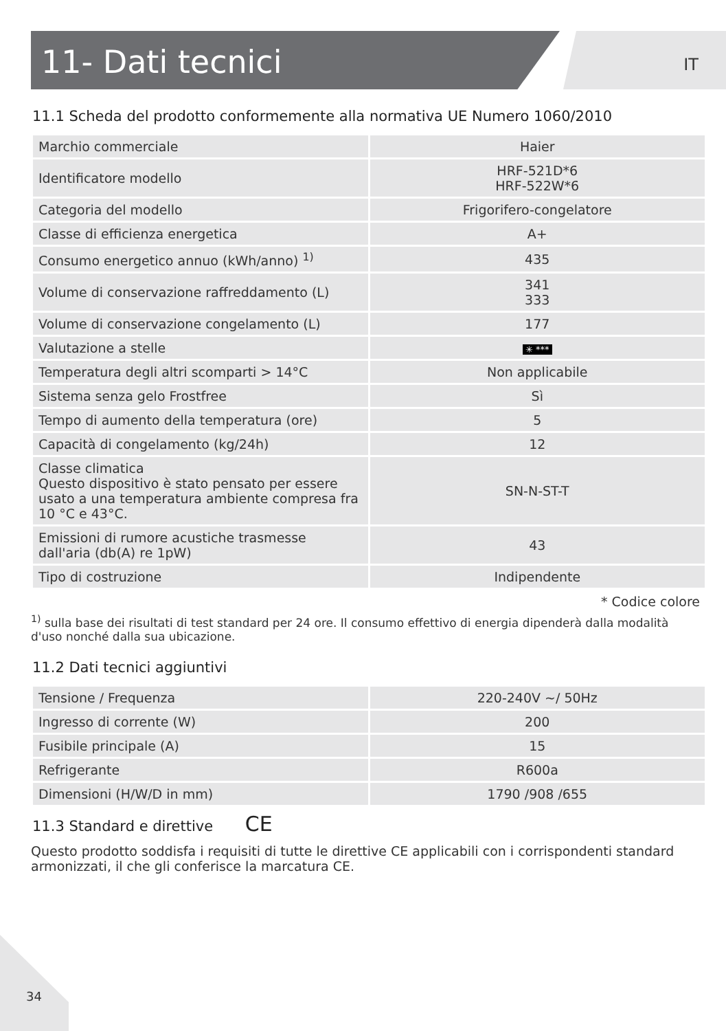11- Dati tecnici
IT
11.1 Scheda del prodotto conformemente alla normativa UE Numero 1060/2010
| Marchio commerciale | Haier |
| Identificatore modello | HRF-521D*6 HRF-522W*6 |
| Categoria del modello | Frigorifero-congelatore |
| Classe di efficienza energetica | A+ |
| Consumo energetico annuo (kWh/anno) <sup>1)</sup> | 435 |
| Volume di conservazione raffreddamento (L) | 341 333 |
| Volume di conservazione congelamento (L) | 177 |
| Valutazione a stelle | ✳ *** |
| Temperatura degli altri scomparti > 14°C | Non applicabile |
| Sistema senza gelo Frostfree | Sì |
| Tempo di aumento della temperatura (ore) | 5 |
| Capacità di congelamento (kg/24h) | 12 |
| Classe climatica Questo dispositivo è stato pensato per essere usato a una temperatura ambiente compresa fra 10 °C e 43°C. | SN-N-ST-T |
| Emissioni di rumore acustiche trasmesse dall'aria (db(A) re 1pW) | 43 |
| Tipo di costruzione | Indipendente |
* Codice colore
<sup>1)</sup> sulla base dei risultati di test standard per 24 ore. Il consumo effettivo di energia dipenderà dalla modalità d'uso nonché dalla sua ubicazione.
11.2 Dati tecnici aggiuntivi
| Tensione / Frequenza | 220-240V ~/ 50Hz |
| Ingresso di corrente (W) | 200 |
| Fusibile principale (A) | 15 |
| Refrigerante | R600a |
| Dimensioni (H/W/D in mm) | 1790 /908 /655 |
11.3 Standard e direttive CE
Questo prodotto soddisfa i requisiti di tutte le direttive CE applicabili con i corrispondenti standard armonizzati, il che gli conferisce la marcatura CE.
34